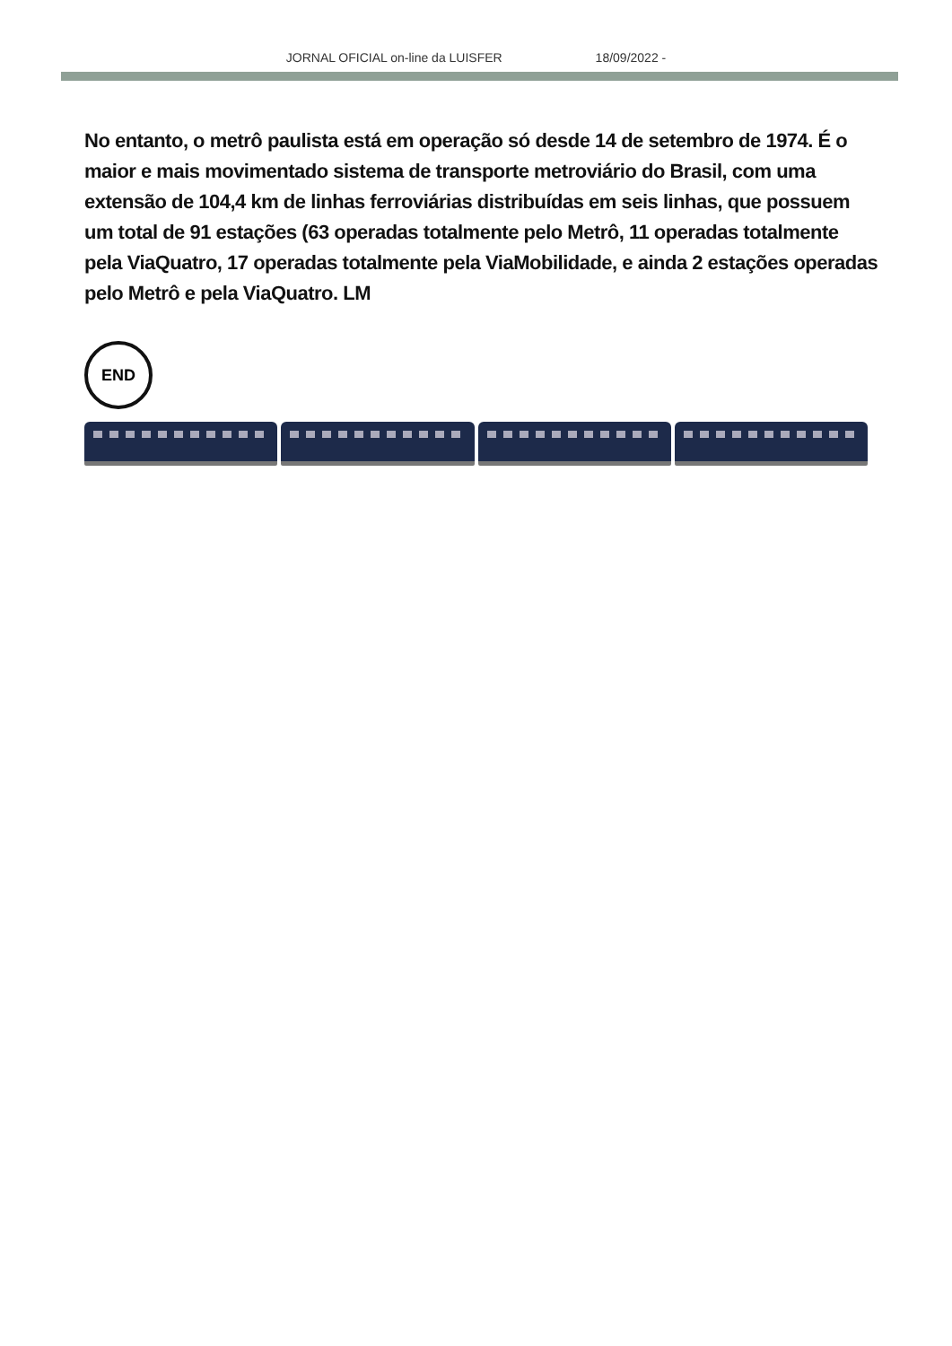JORNAL OFICIAL on-line da LUISFER 18/09/2022 -
No entanto, o metrô paulista está em operação só desde 14 de setembro de 1974. É o maior e mais movimentado sistema de transporte metroviário do Brasil, com uma extensão de 104,4 km de linhas ferroviárias distribuídas em seis linhas, que possuem um total de 91 estações (63 operadas totalmente pelo Metrô, 11 operadas totalmente pela ViaQuatro, 17 operadas totalmente pela ViaMobilidade, e ainda 2 estações operadas pelo Metrô e pela ViaQuatro. LM
END